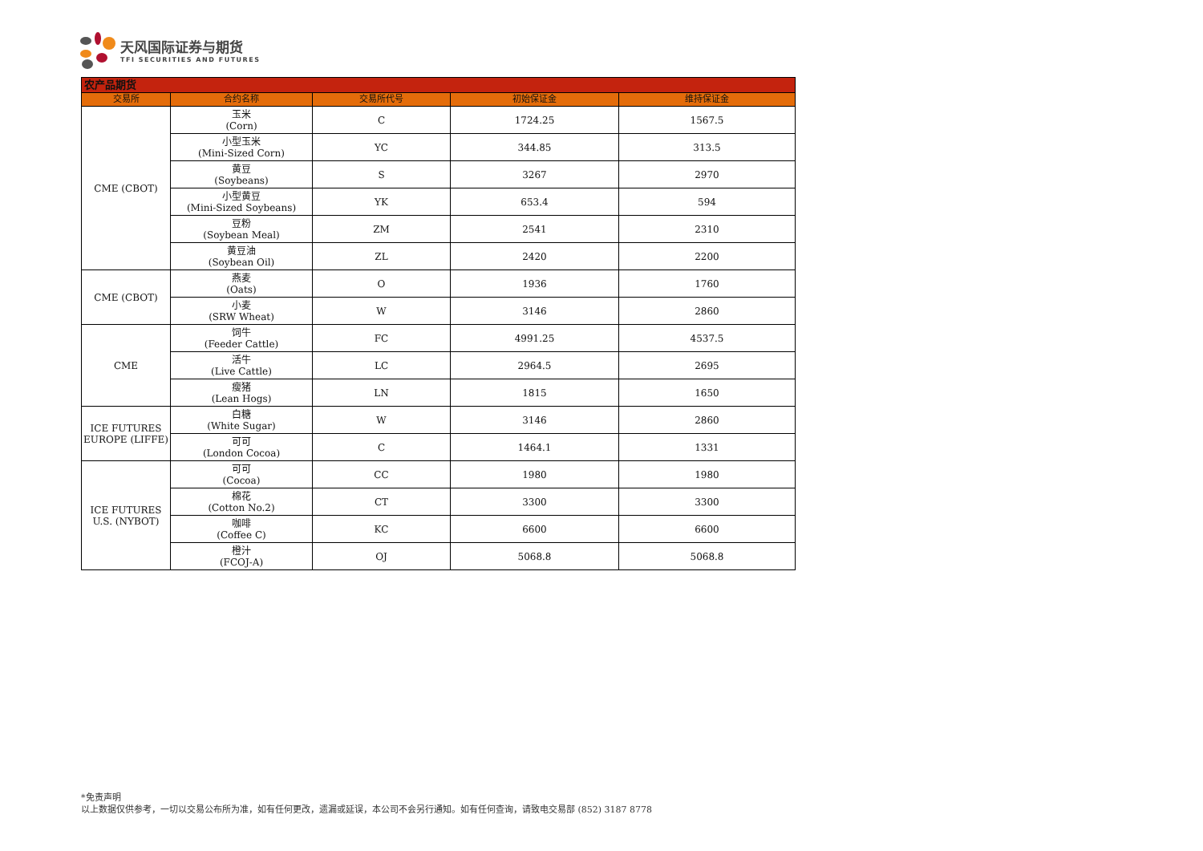天风国际证券与期货
TFI SECURITIES AND FUTURES
| 农产品期货 | | | | |
| 交易所 | 合约名称 | 交易所代号 | 初始保证金 | 维持保证金 |
| CME (CBOT) | 玉米 (Corn) | C | 1724.25 | 1567.5 |
| | 小型玉米 (Mini-Sized Corn) | YC | 344.85 | 313.5 |
| | 黄豆 (Soybeans) | S | 3267 | 2970 |
| | 小型黄豆 (Mini-Sized Soybeans) | YK | 653.4 | 594 |
| | 豆粉 (Soybean Meal) | ZM | 2541 | 2310 |
| | 黄豆油 (Soybean Oil) | ZL | 2420 | 2200 |
| CME (CBOT) | 燕麦 (Oats) | O | 1936 | 1760 |
| | 小麦 (SRW Wheat) | W | 3146 | 2860 |
| CME | 饲牛 (Feeder Cattle) | FC | 4991.25 | 4537.5 |
| | 活牛 (Live Cattle) | LC | 2964.5 | 2695 |
| | 瘦猪 (Lean Hogs) | LN | 1815 | 1650 |
| ICE FUTURES EUROPE (LIFFE) | 白糖 (White Sugar) | W | 3146 | 2860 |
| | 可可 (London Cocoa) | C | 1464.1 | 1331 |
| ICE FUTURES U.S. (NYBOT) | 可可 (Cocoa) | CC | 1980 | 1980 |
| | 棉花 (Cotton No.2) | CT | 3300 | 3300 |
| | 咖啡 (Coffee C) | KC | 6600 | 6600 |
| | 橙汁 (FCOJ-A) | OJ | 5068.8 | 5068.8 |
*免责声明
以上数据仅供参考，一切以交易公布所为准，如有任何更改，遗漏或延误，本公司不会另行通知。如有任何查询，请致电交易部 (852) 3187 8778